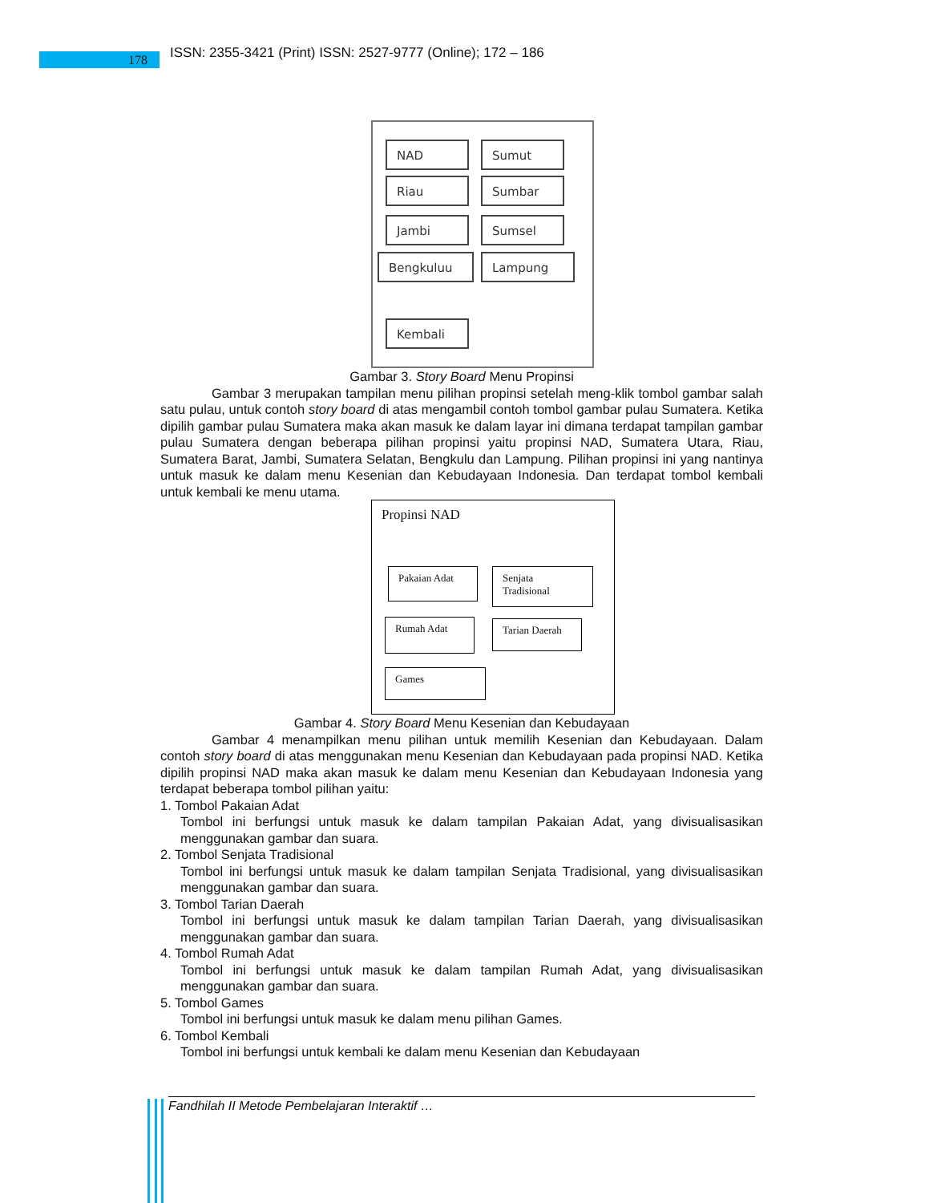178
ISSN: 2355-3421 (Print) ISSN: 2527-9777 (Online); 172 – 186
NAD Sumut
Riau Sumbar
Jambi Sumsel
Bengkuluu Lampung
Kembali
Gambar 3. Story Board Menu Propinsi
Gambar 3 merupakan tampilan menu pilihan propinsi setelah meng-klik tombol gambar salah satu pulau, untuk contoh story board di atas mengambil contoh tombol gambar pulau Sumatera. Ketika dipilih gambar pulau Sumatera maka akan masuk ke dalam layar ini dimana terdapat tampilan gambar pulau Sumatera dengan beberapa pilihan propinsi yaitu propinsi NAD, Sumatera Utara, Riau, Sumatera Barat, Jambi, Sumatera Selatan, Bengkulu dan Lampung. Pilihan propinsi ini yang nantinya untuk masuk ke dalam menu Kesenian dan Kebudayaan Indonesia. Dan terdapat tombol kembali untuk kembali ke menu utama.
Propinsi NAD
Pakaian Adat
Senjata
Tradisional
Rumah Adat Tarian Daerah
Games
Gambar 4. Story Board Menu Kesenian dan Kebudayaan
Gambar 4 menampilkan menu pilihan untuk memilih Kesenian dan Kebudayaan. Dalam contoh story board di atas menggunakan menu Kesenian dan Kebudayaan pada propinsi NAD. Ketika dipilih propinsi NAD maka akan masuk ke dalam menu Kesenian dan Kebudayaan Indonesia yang terdapat beberapa tombol pilihan yaitu:
1. Tombol Pakaian Adat
Tombol ini berfungsi untuk masuk ke dalam tampilan Pakaian Adat, yang divisualisasikan menggunakan gambar dan suara.
2. Tombol Senjata Tradisional
Tombol ini berfungsi untuk masuk ke dalam tampilan Senjata Tradisional, yang divisualisasikan menggunakan gambar dan suara.
3. Tombol Tarian Daerah
Tombol ini berfungsi untuk masuk ke dalam tampilan Tarian Daerah, yang divisualisasikan menggunakan gambar dan suara.
4. Tombol Rumah Adat
Tombol ini berfungsi untuk masuk ke dalam tampilan Rumah Adat, yang divisualisasikan menggunakan gambar dan suara.
5. Tombol Games
Tombol ini berfungsi untuk masuk ke dalam menu pilihan Games.
6. Tombol Kembali
Tombol ini berfungsi untuk kembali ke dalam menu Kesenian dan Kebudayaan
Fandhilah II Metode Pembelajaran Interaktif …